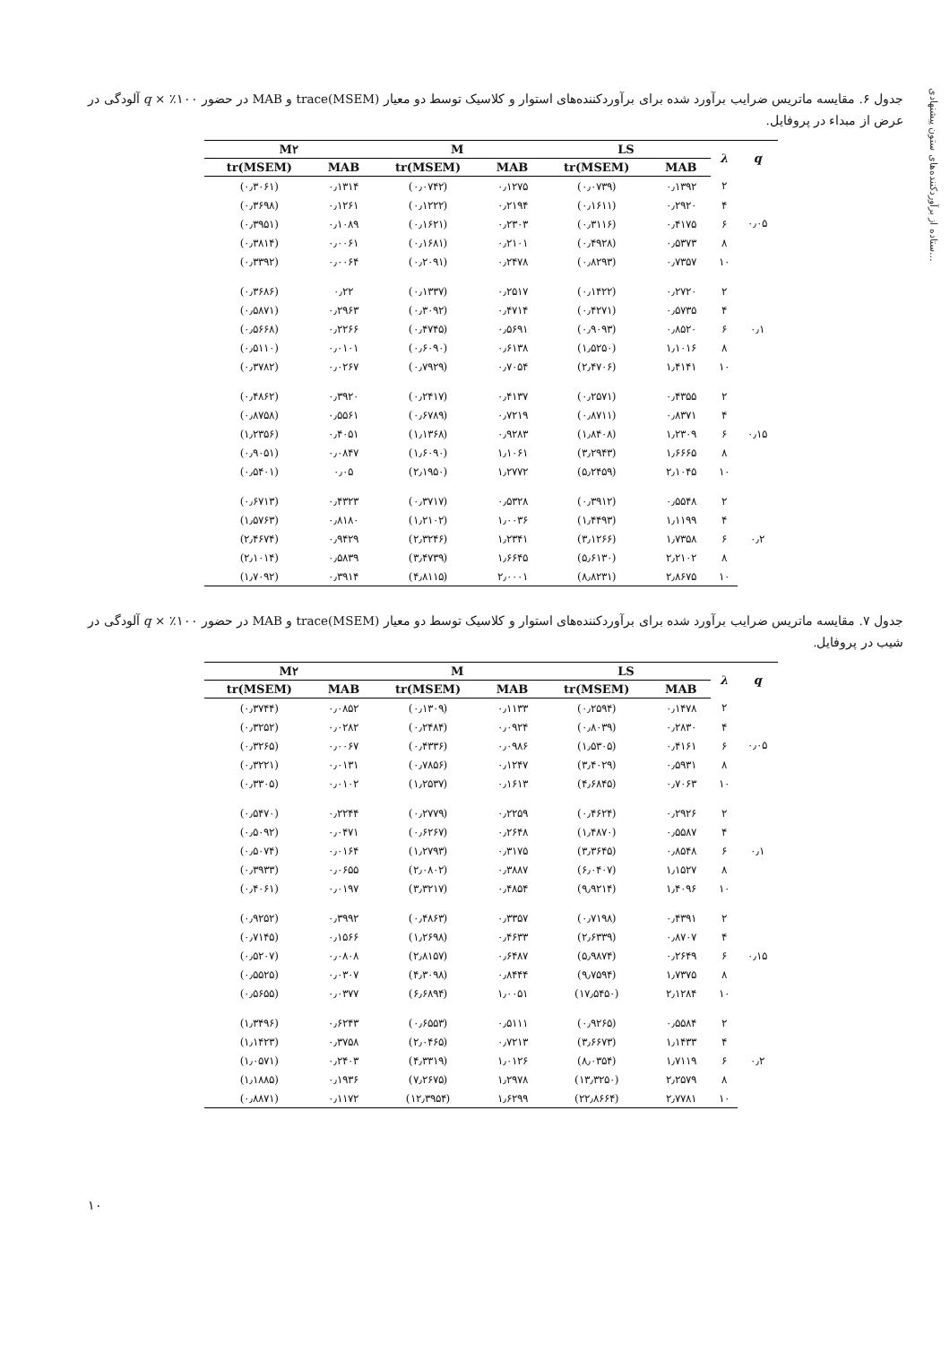ستاده از برآوردکننده‌های ستون پیشنهادی...
جدول ۶. مقایسه ماتریس ضرایب برآورد شده برای برآوردکننده‌های استوار و کلاسیک توسط دو معیار (trace(MSEM و MAB در حضور ۱۰۰٪ × q آلودگی در عرض از مبداء در پروفایل.
| q | λ | LS | | M | | M۲ | |
| --- | --- | --- | --- | --- | --- | --- | --- |
| | | MAB | tr(MSEM) | MAB | tr(MSEM) | MAB | tr(MSEM) |
| ۰٫۰۵ | ۲ | ۰٫۱۳۹۲ | (۰٫۰۷۳۹) | ۰٫۱۲۷۵ | (۰٫۰۷۴۲) | ۰٫۱۳۱۴ | (۰٫۳۰۶۱) |
| | ۴ | ۰٫۲۹۲۰ | (۰٫۱۶۱۱) | ۰٫۲۱۹۴ | (۰٫۱۲۲۲) | ۰٫۱۲۶۱ | (۰٫۳۶۹۸) |
| | ۶ | ۰٫۴۱۷۵ | (۰٫۳۱۱۶) | ۰٫۲۳۰۳ | (۰٫۱۶۲۱) | ۰٫۱۰۸۹ | (۰٫۳۹۵۱) |
| | ۸ | ۰٫۵۳۷۳ | (۰٫۴۹۲۸) | ۰٫۲۱۰۱ | (۰٫۱۶۸۱) | ۰٫۰۰۶۱ | (۰٫۳۸۱۴) |
| | ۱۰ | ۰٫۷۳۵۷ | (۰٫۸۲۹۳) | ۰٫۲۴۷۸ | (۰٫۲۰۹۱) | ۰٫۰۰۶۴ | (۰٫۳۳۹۲) |
| ۰٫۱ | ۲ | ۰٫۲۷۲۰ | (۰٫۱۴۲۲) | ۰٫۲۵۱۷ | (۰٫۱۳۳۷) | ۰٫۲۲ | (۰٫۳۶۸۶) |
| | ۴ | ۰٫۵۷۳۵ | (۰٫۴۲۷۱) | ۰٫۴۷۱۴ | (۰٫۳۰۹۲) | ۰٫۲۹۶۳ | (۰٫۵۸۷۱) |
| | ۶ | ۰٫۸۵۲۰ | (۰٫۹۰۹۳) | ۰٫۵۶۹۱ | (۰٫۴۷۴۵) | ۰٫۲۲۶۶ | (۰٫۵۶۶۸) |
| | ۸ | ۱٫۱۰۱۶ | (۱٫۵۲۵۰) | ۰٫۶۱۳۸ | (۰٫۶۰۹۰) | ۰٫۰۱۰۱ | (۰٫۵۱۱۰) |
| | ۱۰ | ۱٫۴۱۴۱ | (۲٫۴۷۰۶) | ۰٫۷۰۵۴ | (۰٫۷۹۲۹) | ۰٫۰۲۶۷ | (۰٫۳۷۸۲) |
| ۰٫۱۵ | ۲ | ۰٫۴۳۵۵ | (۰٫۲۵۷۱) | ۰٫۴۱۳۷ | (۰٫۲۴۱۷) | ۰٫۳۹۲۰ | (۰٫۴۸۶۲) |
| | ۴ | ۰٫۸۳۷۱ | (۰٫۸۷۱۱) | ۰٫۷۲۱۹ | (۰٫۶۷۸۹) | ۰٫۵۵۶۱ | (۰٫۸۷۵۸) |
| | ۶ | ۱٫۲۳۰۹ | (۱٫۸۴۰۸) | ۰٫۹۲۸۳ | (۱٫۱۳۶۸) | ۰٫۴۰۵۱ | (۱٫۲۳۵۶) |
| | ۸ | ۱٫۶۶۶۵ | (۳٫۲۹۴۳) | ۱٫۱۰۶۱ | (۱٫۶۰۹۰) | ۰٫۰۸۴۷ | (۰٫۹۰۵۱) |
| | ۱۰ | ۲٫۱۰۴۵ | (۵٫۲۴۵۹) | ۱٫۲۷۷۲ | (۲٫۱۹۵۰) | ۰٫۰۵ | (۰٫۵۴۰۱) |
| ۰٫۲ | ۲ | ۰٫۵۵۴۸ | (۰٫۳۹۱۲) | ۰٫۵۳۲۸ | (۰٫۳۷۱۷) | ۰٫۴۳۲۳ | (۰٫۶۷۱۳) |
| | ۴ | ۱٫۱۱۹۹ | (۱٫۴۴۹۳) | ۱٫۰۰۳۶ | (۱٫۲۱۰۲) | ۰٫۸۱۸۰ | (۱٫۵۷۶۳) |
| | ۶ | ۱٫۷۳۵۸ | (۳٫۱۲۶۶) | ۱٫۲۳۴۱ | (۲٫۳۲۴۶) | ۰٫۹۴۲۹ | (۲٫۴۶۷۴) |
| | ۸ | ۲٫۲۱۰۲ | (۵٫۶۱۳۰) | ۱٫۶۶۴۵ | (۳٫۴۷۳۹) | ۰٫۵۸۳۹ | (۲٫۱۰۱۴) |
| | ۱۰ | ۲٫۸۶۷۵ | (۸٫۸۲۳۱) | ۲٫۰۰۰۱ | (۴٫۸۱۱۵) | ۰٫۳۹۱۴ | (۱٫۷۰۹۲) |
جدول ۷. مقایسه ماتریس ضرایب برآورد شده برای برآوردکننده‌های استوار و کلاسیک توسط دو معیار (trace(MSEM و MAB در حضور ۱۰۰٪ × q آلودگی در شیب در پروفایل.
| q | λ | LS | | M | | M۲ | |
| --- | --- | --- | --- | --- | --- | --- | --- |
| | | MAB | tr(MSEM) | MAB | tr(MSEM) | MAB | tr(MSEM) |
| ۰٫۰۵ | ۲ | ۰٫۱۴۷۸ | (۰٫۲۵۹۴) | ۰٫۱۱۳۳ | (۰٫۱۳۰۹) | ۰٫۰۸۵۲ | (۰٫۳۷۴۴) |
| | ۴ | ۰٫۲۸۳۰ | (۰٫۸۰۳۹) | ۰٫۰۹۲۴ | (۰٫۲۴۸۴) | ۰٫۰۲۸۲ | (۰٫۳۲۵۲) |
| | ۶ | ۰٫۴۱۶۱ | (۱٫۵۳۰۵) | ۰٫۰۹۸۶ | (۰٫۴۳۳۶) | ۰٫۰۰۶۷ | (۰٫۳۲۶۵) |
| | ۸ | ۰٫۵۹۳۱ | (۳٫۴۰۲۹) | ۰٫۱۲۴۷ | (۰٫۷۸۵۶) | ۰٫۰۱۳۱ | (۰٫۳۲۲۱) |
| | ۱۰ | ۰٫۷۰۶۳ | (۴٫۶۸۴۵) | ۰٫۱۶۱۳ | (۱٫۲۵۳۷) | ۰٫۰۱۰۲ | (۰٫۳۳۰۵) |
| ۰٫۱ | ۲ | ۰٫۲۹۲۶ | (۰٫۴۶۲۴) | ۰٫۲۲۵۹ | (۰٫۲۷۷۹) | ۰٫۲۲۴۴ | (۰٫۵۴۷۰) |
| | ۴ | ۰٫۵۵۸۷ | (۱٫۴۸۷۰) | ۰٫۲۶۴۸ | (۰٫۶۲۶۷) | ۰٫۰۴۷۱ | (۰٫۵۰۹۲) |
| | ۶ | ۰٫۸۵۴۸ | (۳٫۳۶۴۵) | ۰٫۳۱۷۵ | (۱٫۲۷۹۳) | ۰٫۰۱۶۴ | (۰٫۵۰۷۴) |
| | ۸ | ۱٫۱۵۲۷ | (۶٫۰۴۰۷) | ۰٫۳۸۸۷ | (۲٫۰۸۰۲) | ۰٫۰۶۵۵ | (۰٫۳۹۳۳) |
| | ۱۰ | ۱٫۴۰۹۶ | (۹٫۹۲۱۴) | ۰٫۴۸۵۴ | (۳٫۳۲۱۷) | ۰٫۰۱۹۷ | (۰٫۴۰۶۱) |
| ۰٫۱۵ | ۲ | ۰٫۴۳۹۱ | (۰٫۷۱۹۸) | ۰٫۳۳۵۷ | (۰٫۴۸۶۳) | ۰٫۳۹۹۲ | (۰٫۹۲۵۲) |
| | ۴ | ۰٫۸۷۰۷ | (۲٫۶۳۳۹) | ۰٫۴۶۳۳ | (۱٫۲۶۹۸) | ۰٫۱۵۶۶ | (۰٫۷۱۴۵) |
| | ۶ | ۰٫۲۶۴۹ | (۵٫۹۸۷۴) | ۰٫۶۴۸۷ | (۲٫۸۱۵۷) | ۰٫۰۸۰۸ | (۰٫۵۲۰۷) |
| | ۸ | ۱٫۷۳۷۵ | (۹٫۷۵۹۴) | ۰٫۸۴۴۴ | (۴٫۳۰۹۸) | ۰٫۰۳۰۷ | (۰٫۵۵۲۵) |
| | ۱۰ | ۲٫۱۲۸۴ | (۱۷٫۵۴۵۰) | ۱٫۰۰۵۱ | (۶٫۶۸۹۴) | ۰٫۰۳۷۷ | (۰٫۵۶۵۵) |
| ۰٫۲ | ۲ | ۰٫۵۵۸۴ | (۰٫۹۲۶۵) | ۰٫۵۱۱۱ | (۰٫۶۵۵۳) | ۰٫۶۲۴۳ | (۱٫۳۴۹۶) |
| | ۴ | ۱٫۱۴۳۳ | (۳٫۶۶۷۳) | ۰٫۷۲۱۳ | (۲٫۰۴۶۵) | ۰٫۳۷۵۸ | (۱٫۱۴۲۳) |
| | ۶ | ۱٫۷۱۱۹ | (۸٫۰۳۵۴) | ۱٫۰۱۲۶ | (۴٫۳۳۱۹) | ۰٫۲۴۰۳ | (۱٫۰۵۷۱) |
| | ۸ | ۲٫۲۵۷۹ | (۱۳٫۳۲۵۰) | ۱٫۲۹۷۸ | (۷٫۲۶۷۵) | ۰٫۱۹۳۶ | (۱٫۱۸۸۵) |
| | ۱۰ | ۲٫۷۷۸۱ | (۲۲٫۸۶۶۴) | ۱٫۶۲۹۹ | (۱۲٫۳۹۵۴) | ۰٫۱۱۷۲ | (۰٫۸۸۷۱) |
۱۰